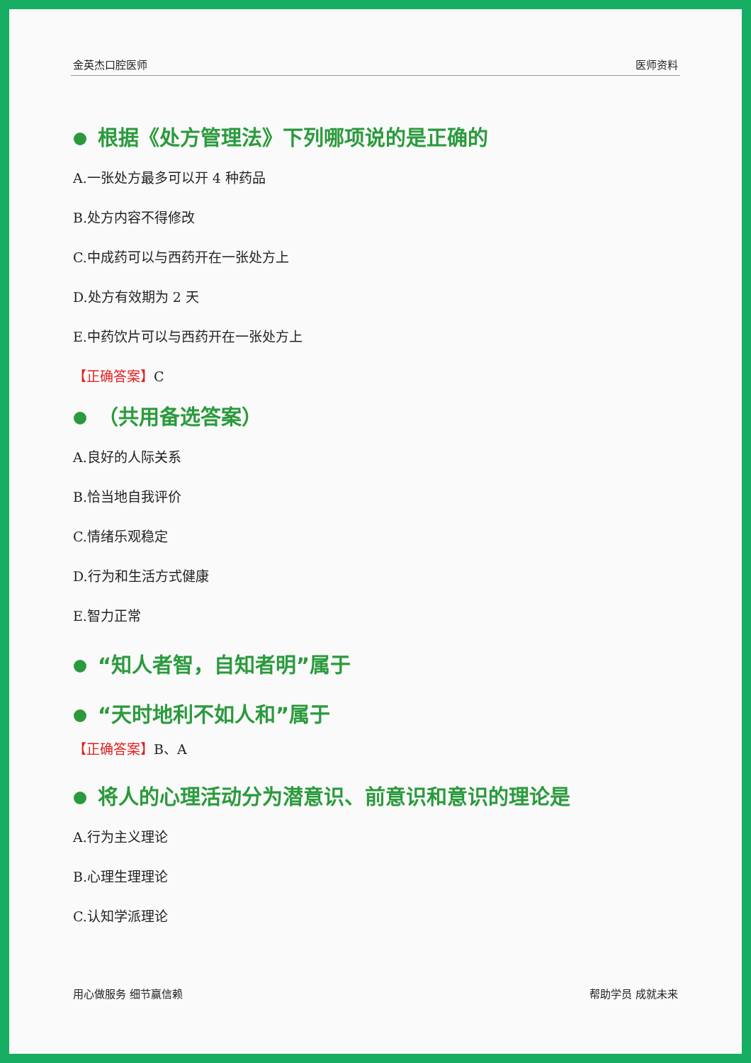金英杰口腔医师 医师资料
根据《处方管理法》下列哪项说的是正确的
A.一张处方最多可以开 4 种药品
B.处方内容不得修改
C.中成药可以与西药开在一张处方上
D.处方有效期为 2 天
E.中药饮片可以与西药开在一张处方上
【正确答案】C
（共用备选答案）
A.良好的人际关系
B.恰当地自我评价
C.情绪乐观稳定
D.行为和生活方式健康
E.智力正常
“知人者智，自知者明”属于
“天时地利不如人和”属于
【正确答案】B、A
将人的心理活动分为潜意识、前意识和意识的理论是
A.行为主义理论
B.心理生理理论
C.认知学派理论
用心做服务 细节赢信赖 帮助学员 成就未来